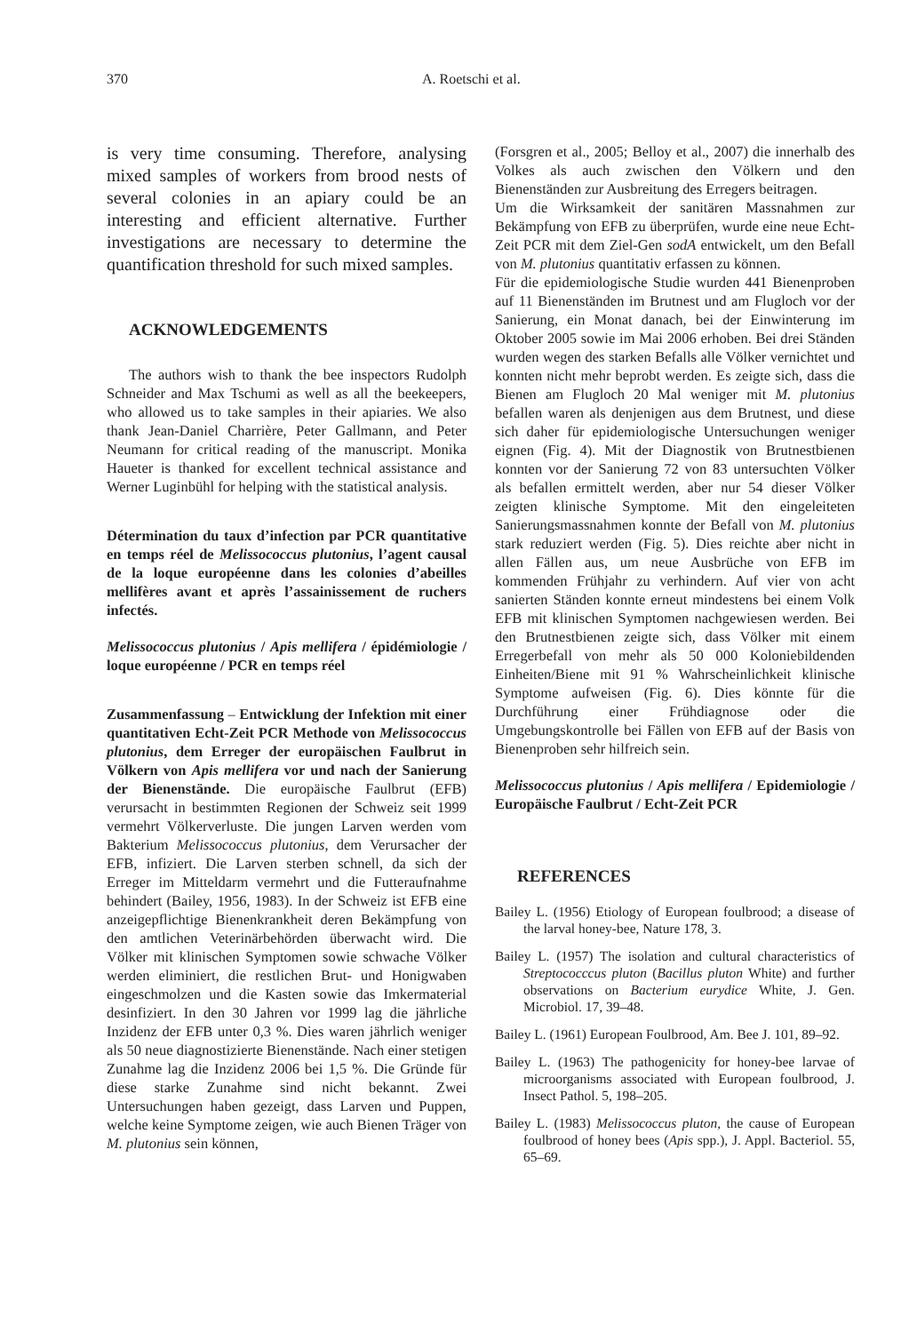370 A. Roetschi et al.
is very time consuming. Therefore, analysing mixed samples of workers from brood nests of several colonies in an apiary could be an interesting and efficient alternative. Further investigations are necessary to determine the quantification threshold for such mixed samples.
ACKNOWLEDGEMENTS
The authors wish to thank the bee inspectors Rudolph Schneider and Max Tschumi as well as all the beekeepers, who allowed us to take samples in their apiaries. We also thank Jean-Daniel Charrière, Peter Gallmann, and Peter Neumann for critical reading of the manuscript. Monika Haueter is thanked for excellent technical assistance and Werner Luginbühl for helping with the statistical analysis.
Détermination du taux d’infection par PCR quantitative en temps réel de Melissococcus plutonius, l’agent causal de la loque européenne dans les colonies d’abeilles mellifères avant et après l’assainissement de ruchers infectés.
Melissococcus plutonius / Apis mellifera / épidémiologie / loque européenne / PCR en temps réel
Zusammenfassung – Entwicklung der Infektion mit einer quantitativen Echt-Zeit PCR Methode von Melissococcus plutonius, dem Erreger der europäischen Faulbrut in Völkern von Apis mellifera vor und nach der Sanierung der Bienenstände. Die europäische Faulbrut (EFB) verursacht in bestimmten Regionen der Schweiz seit 1999 vermehrt Völkerverluste. Die jungen Larven werden vom Bakterium Melissococcus plutonius, dem Verursacher der EFB, infiziert. Die Larven sterben schnell, da sich der Erreger im Mitteldarm vermehrt und die Futteraufnahme behindert (Bailey, 1956, 1983). In der Schweiz ist EFB eine anzeigepflichtige Bienenkrankheit deren Bekämpfung von den amtlichen Veterinärbehörden überwacht wird. Die Völker mit klinischen Symptomen sowie schwache Völker werden eliminiert, die restlichen Brut- und Honigwaben eingeschmolzen und die Kasten sowie das Imkermaterial desinfiziert. In den 30 Jahren vor 1999 lag die jährliche Inzidenz der EFB unter 0,3 %. Dies waren jährlich weniger als 50 neue diagnostizierte Bienenstände. Nach einer stetigen Zunahme lag die Inzidenz 2006 bei 1,5 %. Die Gründe für diese starke Zunahme sind nicht bekannt. Zwei Untersuchungen haben gezeigt, dass Larven und Puppen, welche keine Symptome zeigen, wie auch Bienen Träger von M. plutonius sein können,
(Forsgren et al., 2005; Belloy et al., 2007) die innerhalb des Volkes als auch zwischen den Völkern und den Bienenständen zur Ausbreitung des Erregers beitragen.
Um die Wirksamkeit der sanitären Massnahmen zur Bekämpfung von EFB zu überprüfen, wurde eine neue Echt-Zeit PCR mit dem Ziel-Gen sodA entwickelt, um den Befall von M. plutonius quantitativ erfassen zu können.
Für die epidemiologische Studie wurden 441 Bienenproben auf 11 Bienenständen im Brutnest und am Flugloch vor der Sanierung, ein Monat danach, bei der Einwinterung im Oktober 2005 sowie im Mai 2006 erhoben. Bei drei Ständen wurden wegen des starken Befalls alle Völker vernichtet und konnten nicht mehr beprobt werden. Es zeigte sich, dass die Bienen am Flugloch 20 Mal weniger mit M. plutonius befallen waren als denjenigen aus dem Brutnest, und diese sich daher für epidemiologische Untersuchungen weniger eignen (Fig. 4). Mit der Diagnostik von Brutnestbienen konnten vor der Sanierung 72 von 83 untersuchten Völker als befallen ermittelt werden, aber nur 54 dieser Völker zeigten klinische Symptome. Mit den eingeleiteten Sanierungsmassnahmen konnte der Befall von M. plutonius stark reduziert werden (Fig. 5). Dies reichte aber nicht in allen Fällen aus, um neue Ausbrüche von EFB im kommenden Frühjahr zu verhindern. Auf vier von acht sanierten Ständen konnte erneut mindestens bei einem Volk EFB mit klinischen Symptomen nachgewiesen werden. Bei den Brutnestbienen zeigte sich, dass Völker mit einem Erregerbefall von mehr als 50 000 Koloniebildenden Einheiten/Biene mit 91 % Wahrscheinlichkeit klinische Symptome aufweisen (Fig. 6). Dies könnte für die Durchführung einer Frühdiagnose oder die Umgebungskontrolle bei Fällen von EFB auf der Basis von Bienenproben sehr hilfreich sein.
Melissococcus plutonius / Apis mellifera / Epidemiologie / Europäische Faulbrut / Echt-Zeit PCR
REFERENCES
Bailey L. (1956) Etiology of European foulbrood; a disease of the larval honey-bee, Nature 178, 3.
Bailey L. (1957) The isolation and cultural characteristics of Streptococccus pluton (Bacillus pluton White) and further observations on Bacterium eurydice White, J. Gen. Microbiol. 17, 39–48.
Bailey L. (1961) European Foulbrood, Am. Bee J. 101, 89–92.
Bailey L. (1963) The pathogenicity for honey-bee larvae of microorganisms associated with European foulbrood, J. Insect Pathol. 5, 198–205.
Bailey L. (1983) Melissococcus pluton, the cause of European foulbrood of honey bees (Apis spp.), J. Appl. Bacteriol. 55, 65–69.